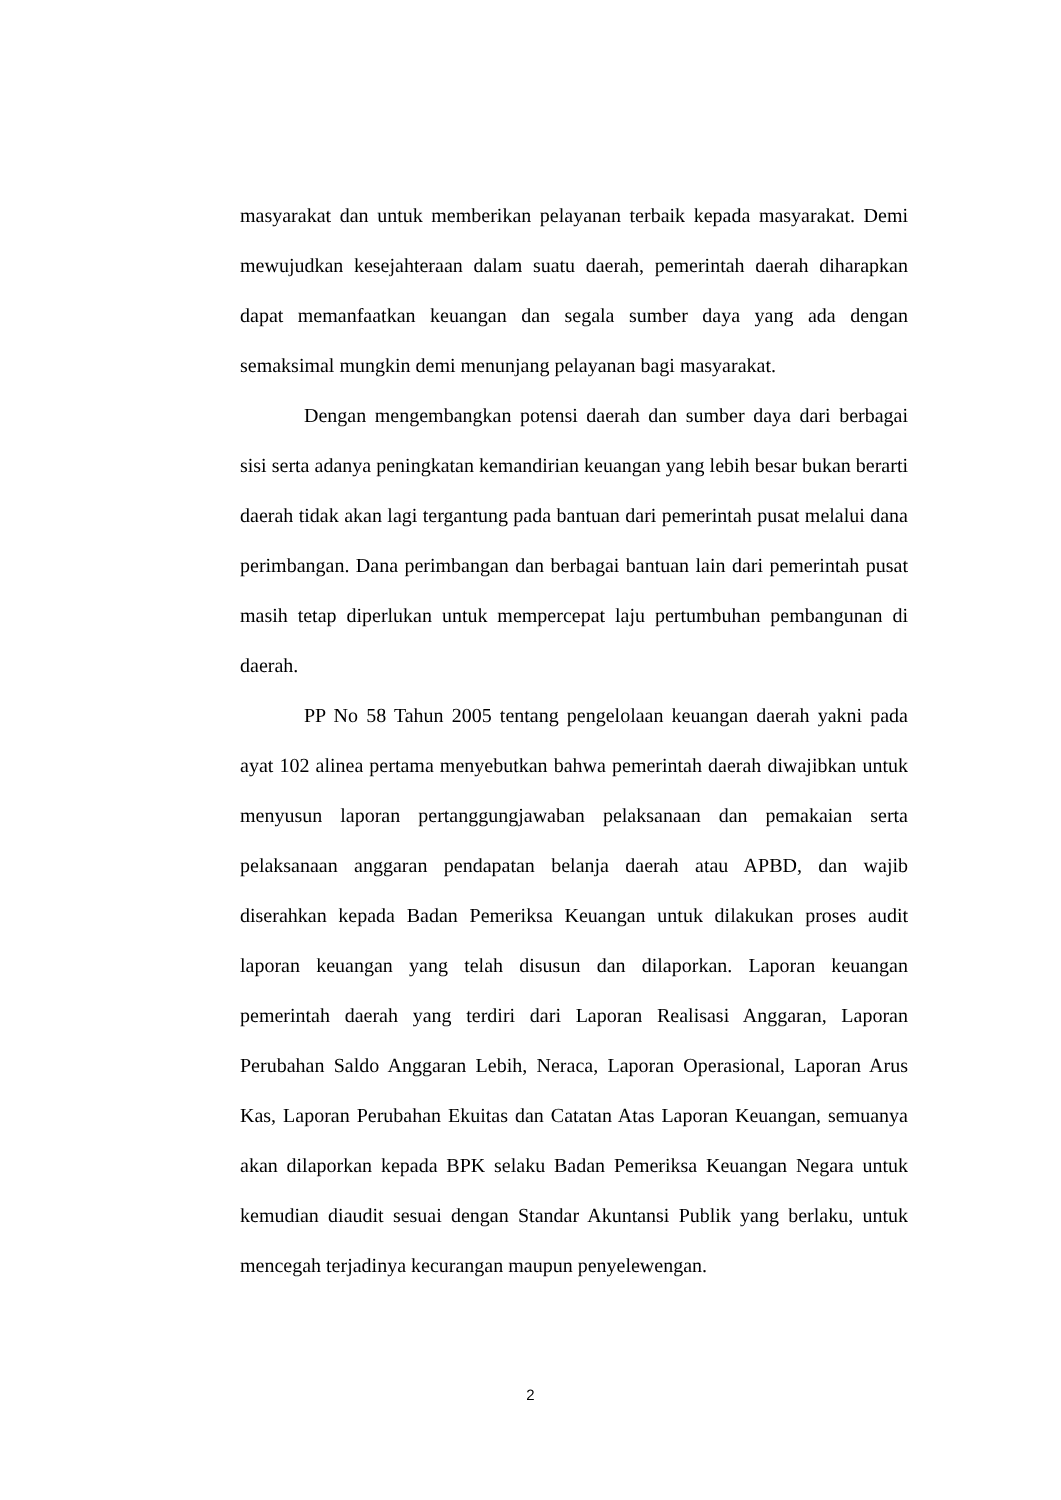masyarakat dan untuk memberikan pelayanan terbaik kepada masyarakat. Demi mewujudkan kesejahteraan dalam suatu daerah, pemerintah daerah diharapkan dapat memanfaatkan keuangan dan segala sumber daya yang ada dengan semaksimal mungkin demi menunjang pelayanan bagi masyarakat.
Dengan mengembangkan potensi daerah dan sumber daya dari berbagai sisi serta adanya peningkatan kemandirian keuangan yang lebih besar bukan berarti daerah tidak akan lagi tergantung pada bantuan dari pemerintah pusat melalui dana perimbangan. Dana perimbangan dan berbagai bantuan lain dari pemerintah pusat masih tetap diperlukan untuk mempercepat laju pertumbuhan pembangunan di daerah.
PP No 58 Tahun 2005 tentang pengelolaan keuangan daerah yakni pada ayat 102 alinea pertama menyebutkan bahwa pemerintah daerah diwajibkan untuk menyusun laporan pertanggungjawaban pelaksanaan dan pemakaian serta pelaksanaan anggaran pendapatan belanja daerah atau APBD, dan wajib diserahkan kepada Badan Pemeriksa Keuangan untuk dilakukan proses audit laporan keuangan yang telah disusun dan dilaporkan. Laporan keuangan pemerintah daerah yang terdiri dari Laporan Realisasi Anggaran, Laporan Perubahan Saldo Anggaran Lebih, Neraca, Laporan Operasional, Laporan Arus Kas, Laporan Perubahan Ekuitas dan Catatan Atas Laporan Keuangan, semuanya akan dilaporkan kepada BPK selaku Badan Pemeriksa Keuangan Negara untuk kemudian diaudit sesuai dengan Standar Akuntansi Publik yang berlaku, untuk mencegah terjadinya kecurangan maupun penyelewengan.
2